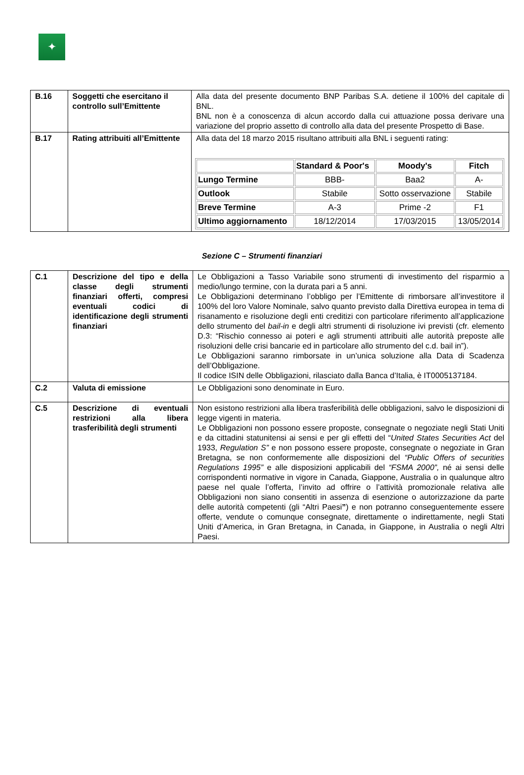✦
| B.16 | Soggetti che esercitano il controllo sull’Emittente | Alla data del presente documento BNP Paribas S.A. detiene il 100% del capitale di BNL. BNL non è a conoscenza di alcun accordo dalla cui attuazione possa derivare una variazione del proprio assetto di controllo alla data del presente Prospetto di Base. |
| B.17 | Rating attribuiti all’Emittente | Alla data del 18 marzo 2015 risultano attribuiti alla BNL i seguenti rating: / / Standard & Poor's / Moody's / Fitch / / --- / --- / --- / --- / / Lungo Termine / BBB- / Baa2 / A- / / Outlook / Stabile / Sotto osservazione / Stabile / / Breve Termine / A-3 / Prime -2 / F1 / / Ultimo aggiornamento / 18/12/2014 / 17/03/2015 / 13/05/2014 / |
Sezione C – Strumenti finanziari
| C.1 | Descrizione del tipo e della classe degli strumenti finanziari offerti, compresi eventuali codici di identificazione degli strumenti finanziari | Le Obbligazioni a Tasso Variabile sono strumenti di investimento del risparmio a medio/lungo termine, con la durata pari a 5 anni. Le Obbligazioni determinano l’obbligo per l’Emittente di rimborsare all’investitore il 100% del loro Valore Nominale, salvo quanto previsto dalla Direttiva europea in tema di risanamento e risoluzione degli enti creditizi con particolare riferimento all’applicazione dello strumento del bail-in e degli altri strumenti di risoluzione ivi previsti (cfr. elemento D.3: “Rischio connesso ai poteri e agli strumenti attribuiti alle autorità preposte alle risoluzioni delle crisi bancarie ed in particolare allo strumento del c.d. bail in”). Le Obbligazioni saranno rimborsate in un’unica soluzione alla Data di Scadenza dell’Obbligazione. Il codice ISIN delle Obbligazioni, rilasciato dalla Banca d’Italia, è IT0005137184. |
| C.2 | Valuta di emissione | Le Obbligazioni sono denominate in Euro. |
| C.5 | Descrizione di eventuali restrizioni alla libera trasferibilità degli strumenti | Non esistono restrizioni alla libera trasferibilità delle obbligazioni, salvo le disposizioni di legge vigenti in materia. Le Obbligazioni non possono essere proposte, consegnate o negoziate negli Stati Uniti e da cittadini statunitensi ai sensi e per gli effetti del “ United States Securities Act del 1933, Regulation S” e non possono essere proposte, consegnate o negoziate in Gran Bretagna, se non conformemente alle disposizioni del “Public Offers of securities Regulations 1995” e alle disposizioni applicabili del “FSMA 2000”, né ai sensi delle corrispondenti normative in vigore in Canada, Giappone, Australia o in qualunque altro paese nel quale l’offerta, l’invito ad offrire o l’attività promozionale relativa alle Obbligazioni non siano consentiti in assenza di esenzione o autorizzazione da parte delle autorità competenti (gli “Altri Paesi ” ) e non potranno conseguentemente essere offerte, vendute o comunque consegnate, direttamente o indirettamente, negli Stati Uniti d’America, in Gran Bretagna, in Canada, in Giappone, in Australia o negli Altri Paesi. |